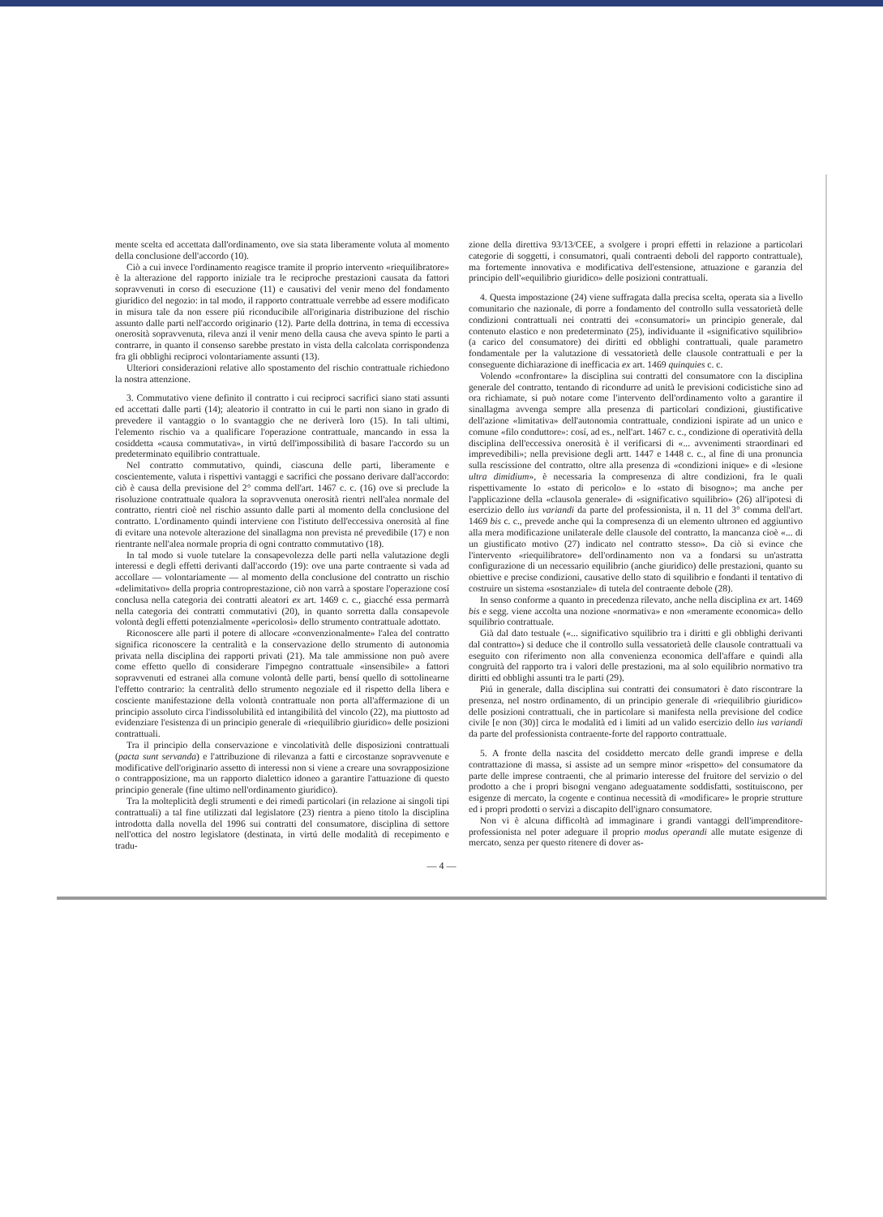mente scelta ed accettata dall'ordinamento, ove sia stata liberamente voluta al momento della conclusione dell'accordo (10).
Ciò a cui invece l'ordinamento reagisce tramite il proprio intervento «riequilibratore» è la alterazione del rapporto iniziale tra le reciproche prestazioni causata da fattori sopravvenuti in corso di esecuzione (11) e causativi del venir meno del fondamento giuridico del negozio: in tal modo, il rapporto contrattuale verrebbe ad essere modificato in misura tale da non essere piú riconducibile all'originaria distribuzione del rischio assunto dalle parti nell'accordo originario (12). Parte della dottrina, in tema di eccessiva onerosità sopravvenuta, rileva anzi il venir meno della causa che aveva spinto le parti a contrarre, in quanto il consenso sarebbe prestato in vista della calcolata corrispondenza fra gli obblighi reciproci volontariamente assunti (13).
Ulteriori considerazioni relative allo spostamento del rischio contrattuale richiedono la nostra attenzione.
3. Commutativo viene definito il contratto i cui reciproci sacrifici siano stati assunti ed accettati dalle parti (14); aleatorio il contratto in cui le parti non siano in grado di prevedere il vantaggio o lo svantaggio che ne deriverà loro (15). In tali ultimi, l'elemento rischio va a qualificare l'operazione contrattuale, mancando in essa la cosiddetta «causa commutativa», in virtú dell'impossibilità di basare l'accordo su un predeterminato equilibrio contrattuale.
Nel contratto commutativo, quindi, ciascuna delle parti, liberamente e coscientemente, valuta i rispettivi vantaggi e sacrifici che possano derivare dall'accordo: ciò è causa della previsione del 2° comma dell'art. 1467 c. c. (16) ove si preclude la risoluzione contrattuale qualora la sopravvenuta onerosità rientri nell'alea normale del contratto, rientri cioè nel rischio assunto dalle parti al momento della conclusione del contratto. L'ordinamento quindi interviene con l'istituto dell'eccessiva onerosità al fine di evitare una notevole alterazione del sinallagma non prevista né prevedibile (17) e non rientrante nell'alea normale propria di ogni contratto commutativo (18).
In tal modo si vuole tutelare la consapevolezza delle parti nella valutazione degli interessi e degli effetti derivanti dall'accordo (19): ove una parte contraente si vada ad accollare — volontariamente — al momento della conclusione del contratto un rischio «delimitativo» della propria controprestazione, ciò non varrà a spostare l'operazione cosí conclusa nella categoria dei contratti aleatori ex art. 1469 c. c., giacché essa permarrà nella categoria dei contratti commutativi (20), in quanto sorretta dalla consapevole volontà degli effetti potenzialmente «pericolosi» dello strumento contrattuale adottato.
Riconoscere alle parti il potere di allocare «convenzionalmente» l'alea del contratto significa riconoscere la centralità e la conservazione dello strumento di autonomia privata nella disciplina dei rapporti privati (21). Ma tale ammissione non può avere come effetto quello di considerare l'impegno contrattuale «insensibile» a fattori sopravvenuti ed estranei alla comune volontà delle parti, bensí quello di sottolinearne l'effetto contrario: la centralità dello strumento negoziale ed il rispetto della libera e cosciente manifestazione della volontà contrattuale non porta all'affermazione di un principio assoluto circa l'indissolubilità ed intangibilità del vincolo (22), ma piuttosto ad evidenziare l'esistenza di un principio generale di «riequilibrio giuridico» delle posizioni contrattuali.
Tra il principio della conservazione e vincolatività delle disposizioni contrattuali (pacta sunt servanda) e l'attribuzione di rilevanza a fatti e circostanze sopravvenute e modificative dell'originario assetto di interessi non si viene a creare una sovrapposizione o contrapposizione, ma un rapporto dialettico idoneo a garantire l'attuazione di questo principio generale (fine ultimo nell'ordinamento giuridico).
Tra la molteplicità degli strumenti e dei rimedi particolari (in relazione ai singoli tipi contrattuali) a tal fine utilizzati dal legislatore (23) rientra a pieno titolo la disciplina introdotta dalla novella del 1996 sui contratti del consumatore, disciplina di settore nell'ottica del nostro legislatore (destinata, in virtú delle modalità di recepimento e tradu-
zione della direttiva 93/13/CEE, a svolgere i propri effetti in relazione a particolari categorie di soggetti, i consumatori, quali contraenti deboli del rapporto contrattuale), ma fortemente innovativa e modificativa dell'estensione, attuazione e garanzia del principio dell'«equilibrio giuridico» delle posizioni contrattuali.
4. Questa impostazione (24) viene suffragata dalla precisa scelta, operata sia a livello comunitario che nazionale, di porre a fondamento del controllo sulla vessatorietà delle condizioni contrattuali nei contratti dei «consumatori» un principio generale, dal contenuto elastico e non predeterminato (25), individuante il «significativo squilibrio» (a carico del consumatore) dei diritti ed obblighi contrattuali, quale parametro fondamentale per la valutazione di vessatorietà delle clausole contrattuali e per la conseguente dichiarazione di inefficacia ex art. 1469 quinquies c. c.
Volendo «confrontare» la disciplina sui contratti del consumatore con la disciplina generale del contratto, tentando di ricondurre ad unità le previsioni codicistiche sino ad ora richiamate, si può notare come l'intervento dell'ordinamento volto a garantire il sinallagma avvenga sempre alla presenza di particolari condizioni, giustificative dell'azione «limitativa» dell'autonomia contrattuale, condizioni ispirate ad un unico e comune «filo conduttore»: cosí, ad es., nell'art. 1467 c. c., condizione di operatività della disciplina dell'eccessiva onerosità è il verificarsi di «... avvenimenti straordinari ed imprevedibili»; nella previsione degli artt. 1447 e 1448 c. c., al fine di una pronuncia sulla rescissione del contratto, oltre alla presenza di «condizioni inique» e di «lesione ultra dimidium», è necessaria la compresenza di altre condizioni, fra le quali rispettivamente lo «stato di pericolo» e lo «stato di bisogno»; ma anche per l'applicazione della «clausola generale» di «significativo squilibrio» (26) all'ipotesi di esercizio dello ius variandi da parte del professionista, il n. 11 del 3° comma dell'art. 1469 bis c. c., prevede anche qui la compresenza di un elemento ultroneo ed aggiuntivo alla mera modificazione unilaterale delle clausole del contratto, la mancanza cioè «... di un giustificato motivo (27) indicato nel contratto stesso». Da ciò si evince che l'intervento «riequilibratore» dell'ordinamento non va a fondarsi su un'astratta configurazione di un necessario equilibrio (anche giuridico) delle prestazioni, quanto su obiettive e precise condizioni, causative dello stato di squilibrio e fondanti il tentativo di costruire un sistema «sostanziale» di tutela del contraente debole (28).
In senso conforme a quanto in precedenza rilevato, anche nella disciplina ex art. 1469 bis e segg. viene accolta una nozione «normativa» e non «meramente economica» dello squilibrio contrattuale.
Già dal dato testuale («... significativo squilibrio tra i diritti e gli obblighi derivanti dal contratto») si deduce che il controllo sulla vessatorietà delle clausole contrattuali va eseguito con riferimento non alla convenienza economica dell'affare e quindi alla congruità del rapporto tra i valori delle prestazioni, ma al solo equilibrio normativo tra diritti ed obblighi assunti tra le parti (29).
Piú in generale, dalla disciplina sui contratti dei consumatori è dato riscontrare la presenza, nel nostro ordinamento, di un principio generale di «riequilibrio giuridico» delle posizioni contrattuali, che in particolare si manifesta nella previsione del codice civile [e non (30)] circa le modalità ed i limiti ad un valido esercizio dello ius variandi da parte del professionista contraente-forte del rapporto contrattuale.
5. A fronte della nascita del cosiddetto mercato delle grandi imprese e della contrattazione di massa, si assiste ad un sempre minor «rispetto» del consumatore da parte delle imprese contraenti, che al primario interesse del fruitore del servizio o del prodotto a che i propri bisogni vengano adeguatamente soddisfatti, sostituiscono, per esigenze di mercato, la cogente e continua necessità di «modificare» le proprie strutture ed i propri prodotti o servizi a discapito dell'ignaro consumatore.
Non vi è alcuna difficoltà ad immaginare i grandi vantaggi dell'imprenditore-professionista nel poter adeguare il proprio modus operandi alle mutate esigenze di mercato, senza per questo ritenere di dover as-
— 4 —